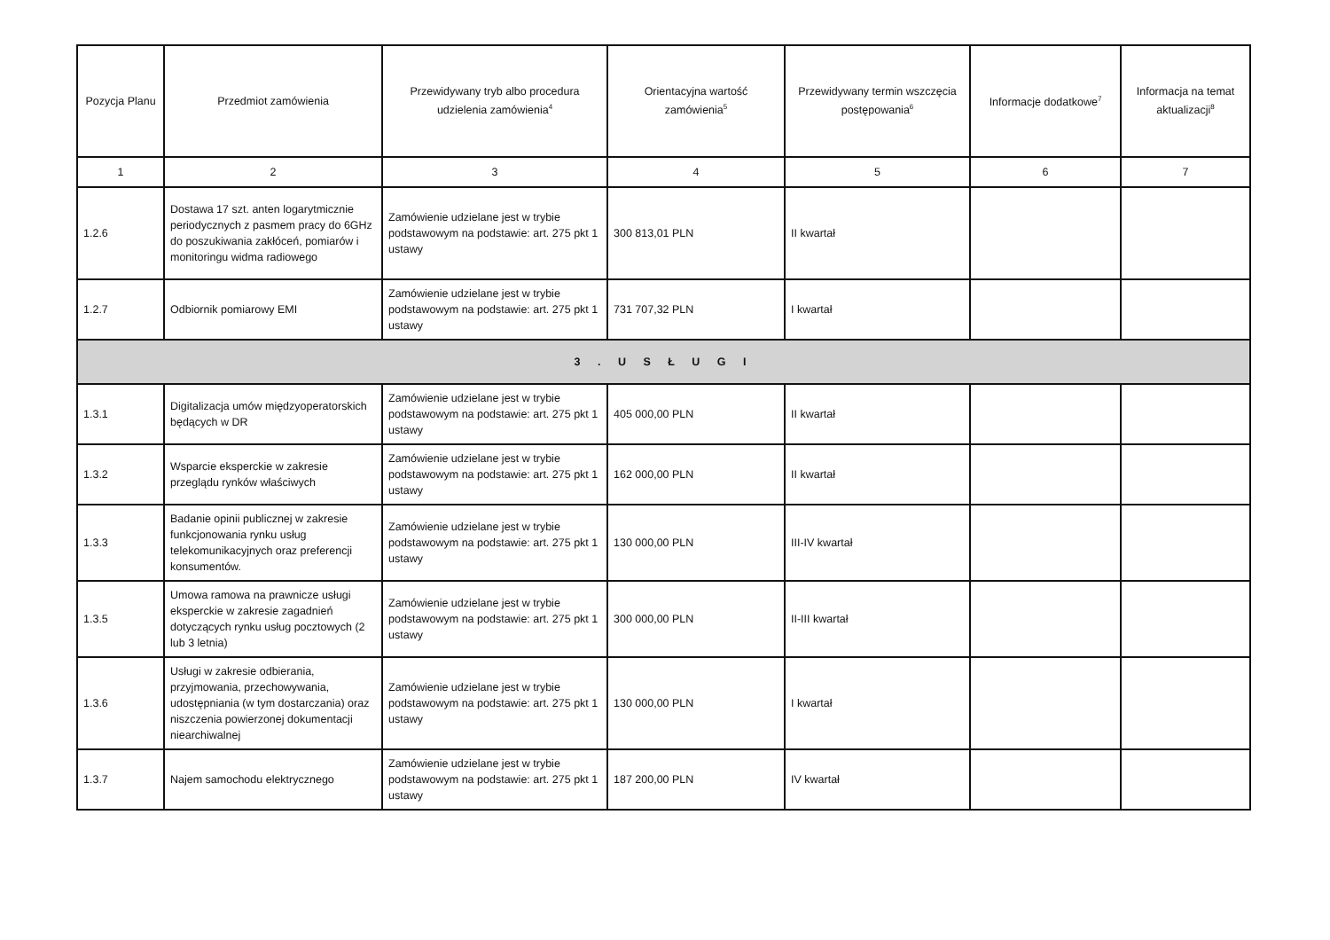| Pozycja Planu | Przedmiot zamówienia | Przewidywany tryb albo procedura udzielenia zamówienia<sup>4</sup> | Orientacyjna wartość zamówienia<sup>5</sup> | Przewidywany termin wszczęcia postępowania<sup>6</sup> | Informacje dodatkowe<sup>7</sup> | Informacja na temat aktualizacji<sup>8</sup> |
| --- | --- | --- | --- | --- | --- | --- |
| 1 | 2 | 3 | 4 | 5 | 6 | 7 |
| 1.2.6 | Dostawa 17 szt. anten logarytmicznie periodycznych z pasmem pracy do 6GHz do poszukiwania zakłóceń, pomiarów i monitoringu widma radiowego | Zamówienie udzielane jest w trybie podstawowym na podstawie: art. 275 pkt 1 ustawy | 300 813,01 PLN | II kwartał | | |
| 1.2.7 | Odbiornik pomiarowy EMI | Zamówienie udzielane jest w trybie podstawowym na podstawie: art. 275 pkt 1 ustawy | 731 707,32 PLN | I kwartał | | |
| 3 . U S Ł U G I | | | | | | |
| 1.3.1 | Digitalizacja umów międzyoperatorskich będących w DR | Zamówienie udzielane jest w trybie podstawowym na podstawie: art. 275 pkt 1 ustawy | 405 000,00 PLN | II kwartał | | |
| 1.3.2 | Wsparcie eksperckie w zakresie przeglądu rynków właściwych | Zamówienie udzielane jest w trybie podstawowym na podstawie: art. 275 pkt 1 ustawy | 162 000,00 PLN | II kwartał | | |
| 1.3.3 | Badanie opinii publicznej w zakresie funkcjonowania rynku usług telekomunikacyjnych oraz preferencji konsumentów. | Zamówienie udzielane jest w trybie podstawowym na podstawie: art. 275 pkt 1 ustawy | 130 000,00 PLN | III-IV kwartał | | |
| 1.3.5 | Umowa ramowa na prawnicze usługi eksperckie w zakresie zagadnień dotyczących rynku usług pocztowych (2 lub 3 letnia) | Zamówienie udzielane jest w trybie podstawowym na podstawie: art. 275 pkt 1 ustawy | 300 000,00 PLN | II-III kwartał | | |
| 1.3.6 | Usługi w zakresie odbierania, przyjmowania, przechowywania, udostępniania (w tym dostarczania) oraz niszczenia powierzonej dokumentacji niearchiwalnej | Zamówienie udzielane jest w trybie podstawowym na podstawie: art. 275 pkt 1 ustawy | 130 000,00 PLN | I kwartał | | |
| 1.3.7 | Najem samochodu elektrycznego | Zamówienie udzielane jest w trybie podstawowym na podstawie: art. 275 pkt 1 ustawy | 187 200,00 PLN | IV kwartał | | |